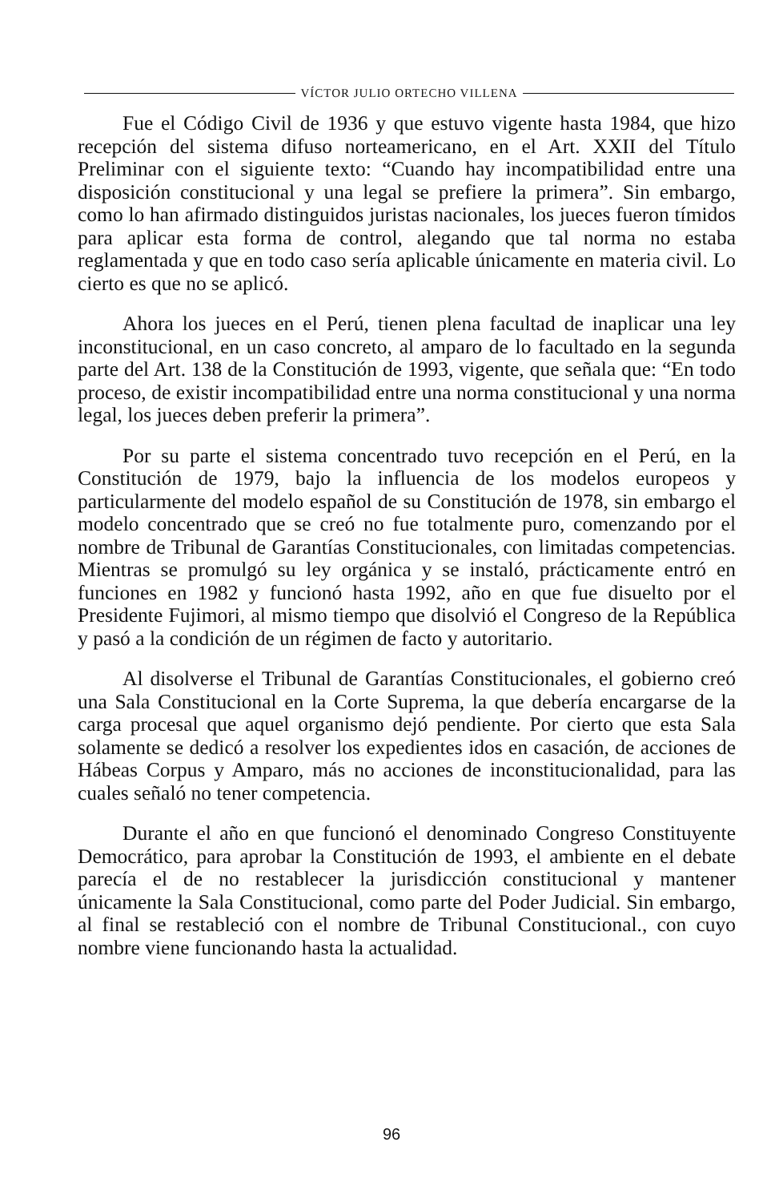VÍCTOR JULIO ORTECHO VILLENA
Fue el Código Civil de 1936 y que estuvo vigente hasta 1984, que hizo recepción del sistema difuso norteamericano, en el Art. XXII del Título Preliminar con el siguiente texto: “Cuando hay incompatibilidad entre una disposición constitucional y una legal se prefiere la primera”. Sin embargo, como lo han afirmado distinguidos juristas nacionales, los jueces fueron tímidos para aplicar esta forma de control, alegando que tal norma no estaba reglamentada y que en todo caso sería aplicable únicamente en materia civil. Lo cierto es que no se aplicó.
Ahora los jueces en el Perú, tienen plena facultad de inaplicar una ley inconstitucional, en un caso concreto, al amparo de lo facultado en la segunda parte del Art. 138 de la Constitución de 1993, vigente, que señala que: “En todo proceso, de existir incompatibilidad entre una norma constitucional y una norma legal, los jueces deben preferir la primera”.
Por su parte el sistema concentrado tuvo recepción en el Perú, en la Constitución de 1979, bajo la influencia de los modelos europeos y particularmente del modelo español de su Constitución de 1978, sin embargo el modelo concentrado que se creó no fue totalmente puro, comenzando por el nombre de Tribunal de Garantías Constitucionales, con limitadas competencias. Mientras se promulgó su ley orgánica y se instaló, prácticamente entró en funciones en 1982 y funcionó hasta 1992, año en que fue disuelto por el Presidente Fujimori, al mismo tiempo que disolvió el Congreso de la República y pasó a la condición de un régimen de facto y autoritario.
Al disolverse el Tribunal de Garantías Constitucionales, el gobierno creó una Sala Constitucional en la Corte Suprema, la que debería encargarse de la carga procesal que aquel organismo dejó pendiente. Por cierto que esta Sala solamente se dedicó a resolver los expedientes idos en casación, de acciones de Hábeas Corpus y Amparo, más no acciones de inconstitucionalidad, para las cuales señaló no tener competencia.
Durante el año en que funcionó el denominado Congreso Constituyente Democrático, para aprobar la Constitución de 1993, el ambiente en el debate parecía el de no restablecer la jurisdicción constitucional y mantener únicamente la Sala Constitucional, como parte del Poder Judicial. Sin embargo, al final se restableció con el nombre de Tribunal Constitucional., con cuyo nombre viene funcionando hasta la actualidad.
96